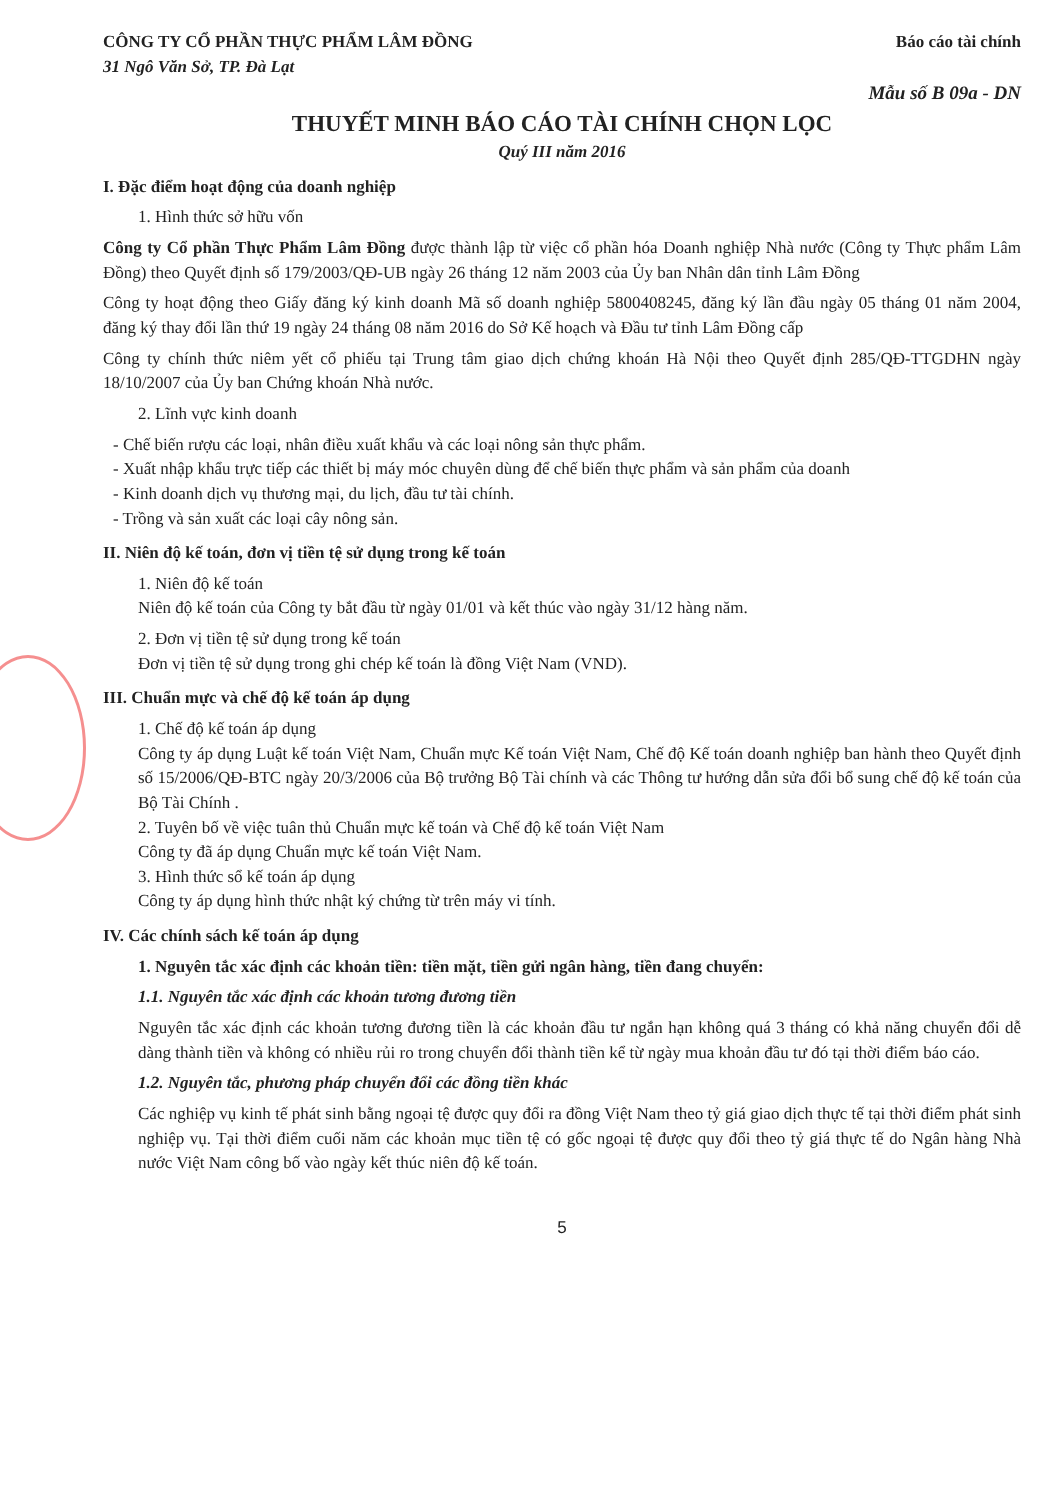CÔNG TY CỔ PHẦN THỰC PHẨM LÂM ĐỒNG
31 Ngô Văn Sở, TP. Đà Lạt
Báo cáo tài chính
Mẫu số B 09a - DN
THUYẾT MINH BÁO CÁO TÀI CHÍNH CHỌN LỌC
Quý III năm 2016
I. Đặc điểm hoạt động của doanh nghiệp
1. Hình thức sở hữu vốn
Công ty Cổ phần Thực Phẩm Lâm Đồng được thành lập từ việc cổ phần hóa Doanh nghiệp Nhà nước (Công ty Thực phẩm Lâm Đồng) theo Quyết định số 179/2003/QĐ-UB ngày 26 tháng 12 năm 2003 của Ủy ban Nhân dân tỉnh Lâm Đồng
Công ty hoạt động theo Giấy đăng ký kinh doanh Mã số doanh nghiệp 5800408245, đăng ký lần đầu ngày 05 tháng 01 năm 2004, đăng ký thay đổi lần thứ 19 ngày 24 tháng 08 năm 2016 do Sở Kế hoạch và Đầu tư tỉnh Lâm Đồng cấp
Công ty chính thức niêm yết cổ phiếu tại Trung tâm giao dịch chứng khoán Hà Nội theo Quyết định 285/QĐ-TTGDHN ngày 18/10/2007 của Ủy ban Chứng khoán Nhà nước.
2. Lĩnh vực kinh doanh
- Chế biến rượu các loại, nhân điều xuất khẩu và các loại nông sản thực phẩm.
- Xuất nhập khẩu trực tiếp các thiết bị máy móc chuyên dùng để chế biến thực phẩm và sản phẩm của doanh
- Kinh doanh dịch vụ thương mại, du lịch, đầu tư tài chính.
- Trồng và sản xuất các loại cây nông sản.
II. Niên độ kế toán, đơn vị tiền tệ sử dụng trong kế toán
1. Niên độ kế toán
Niên độ kế toán của Công ty bắt đầu từ ngày 01/01 và kết thúc vào ngày 31/12 hàng năm.
2. Đơn vị tiền tệ sử dụng trong kế toán
Đơn vị tiền tệ sử dụng trong ghi chép kế toán là đồng Việt Nam (VND).
III. Chuẩn mực và chế độ kế toán áp dụng
1. Chế độ kế toán áp dụng
Công ty áp dụng Luật kế toán Việt Nam, Chuẩn mực Kế toán Việt Nam, Chế độ Kế toán doanh nghiệp ban hành theo Quyết định số 15/2006/QĐ-BTC ngày 20/3/2006 của Bộ trưởng Bộ Tài chính và các Thông tư hướng dẫn sửa đổi bổ sung chế độ kế toán của Bộ Tài Chính .
2. Tuyên bố về việc tuân thủ Chuẩn mực kế toán và Chế độ kế toán Việt Nam
Công ty đã áp dụng Chuẩn mực kế toán Việt Nam.
3. Hình thức sổ kế toán áp dụng
Công ty áp dụng hình thức nhật ký chứng từ trên máy vi tính.
IV. Các chính sách kế toán áp dụng
1. Nguyên tắc xác định các khoản tiền: tiền mặt, tiền gửi ngân hàng, tiền đang chuyển:
1.1. Nguyên tắc xác định các khoản tương đương tiền
Nguyên tắc xác định các khoản tương đương tiền là các khoản đầu tư ngắn hạn không quá 3 tháng có khả năng chuyển đổi dễ dàng thành tiền và không có nhiều rủi ro trong chuyển đổi thành tiền kể từ ngày mua khoản đầu tư đó tại thời điểm báo cáo.
1.2. Nguyên tắc, phương pháp chuyển đổi các đồng tiền khác
Các nghiệp vụ kinh tế phát sinh bằng ngoại tệ được quy đổi ra đồng Việt Nam theo tỷ giá giao dịch thực tế tại thời điểm phát sinh nghiệp vụ. Tại thời điểm cuối năm các khoản mục tiền tệ có gốc ngoại tệ được quy đổi theo tỷ giá thực tế do Ngân hàng Nhà nước Việt Nam công bố vào ngày kết thúc niên độ kế toán.
5